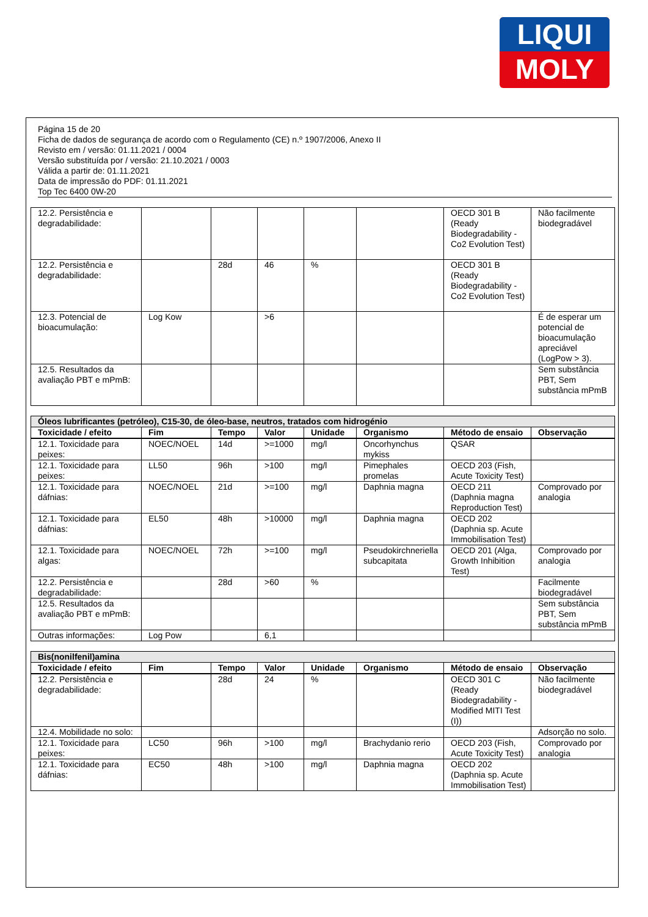LIQUI
MOLY
Página 15 de 20
Ficha de dados de segurança de acordo com o Regulamento (CE) n.º 1907/2006, Anexo II
Revisto em / versão: 01.11.2021 / 0004
Versão substituída por / versão: 21.10.2021 / 0003
Válida a partir de: 01.11.2021
Data de impressão do PDF: 01.11.2021
Top Tec 6400 0W-20
| 12.2. Persistência e degradabilidade: | | | | | | OECD 301 B (Ready Biodegradability - Co2 Evolution Test) | Não facilmente biodegradável |
| 12.2. Persistência e degradabilidade: | | 28d | 46 | % | | OECD 301 B (Ready Biodegradability - Co2 Evolution Test) | |
| 12.3. Potencial de bioacumulação: | Log Kow | | >6 | | | | É de esperar um potencial de bioacumulação apreciável (LogPow > 3). |
| 12.5. Resultados da avaliação PBT e mPmB: | | | | | | | Sem substância PBT, Sem substância mPmB |
| Óleos lubrificantes (petróleo), C15-30, de óleo-base, neutros, tratados com hidrogénio | | | | | | | |
| Toxicidade / efeito | Fim | Tempo | Valor | Unidade | Organismo | Método de ensaio | Observação |
| 12.1. Toxicidade para peixes: | NOEC/NOEL | 14d | >=1000 | mg/l | Oncorhynchus mykiss | QSAR | |
| 12.1. Toxicidade para peixes: | LL50 | 96h | >100 | mg/l | Pimephales promelas | OECD 203 (Fish, Acute Toxicity Test) | |
| 12.1. Toxicidade para dáfnias: | NOEC/NOEL | 21d | >=100 | mg/l | Daphnia magna | OECD 211 (Daphnia magna Reproduction Test) | Comprovado por analogia |
| 12.1. Toxicidade para dáfnias: | EL50 | 48h | >10000 | mg/l | Daphnia magna | OECD 202 (Daphnia sp. Acute Immobilisation Test) | |
| 12.1. Toxicidade para algas: | NOEC/NOEL | 72h | >=100 | mg/l | Pseudokirchneriella subcapitata | OECD 201 (Alga, Growth Inhibition Test) | Comprovado por analogia |
| 12.2. Persistência e degradabilidade: | | 28d | >60 | % | | | Facilmente biodegradável |
| 12.5. Resultados da avaliação PBT e mPmB: | | | | | | | Sem substância PBT, Sem substância mPmB |
| Outras informações: | Log Pow | | 6,1 | | | | |
| Bis(nonilfenil)amina | | | | | | | |
| Toxicidade / efeito | Fim | Tempo | Valor | Unidade | Organismo | Método de ensaio | Observação |
| 12.2. Persistência e degradabilidade: | | 28d | 24 | % | | OECD 301 C (Ready Biodegradability - Modified MITI Test (I)) | Não facilmente biodegradável |
| 12.4. Mobilidade no solo: | | | | | | | Adsorção no solo. |
| 12.1. Toxicidade para peixes: | LC50 | 96h | >100 | mg/l | Brachydanio rerio | OECD 203 (Fish, Acute Toxicity Test) | Comprovado por analogia |
| 12.1. Toxicidade para dáfnias: | EC50 | 48h | >100 | mg/l | Daphnia magna | OECD 202 (Daphnia sp. Acute Immobilisation Test) | |